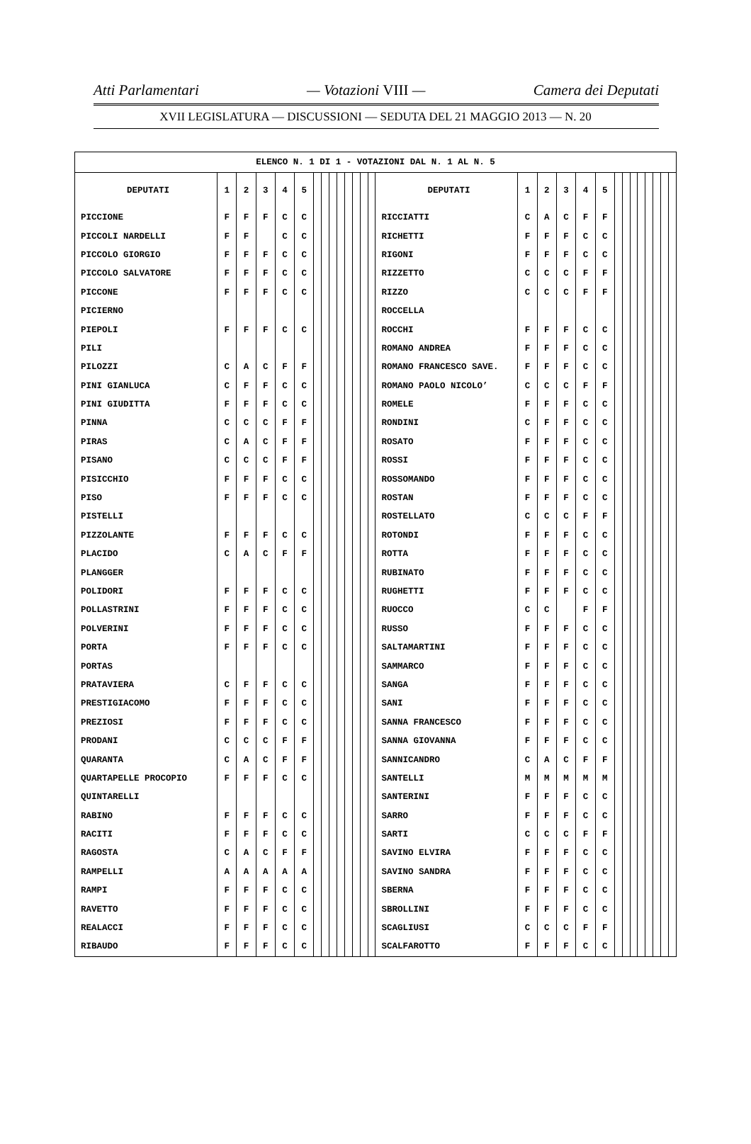Atti Parlamentari — Votazioni VIII — Camera dei Deputati
XVII LEGISLATURA — DISCUSSIONI — SEDUTA DEL 21 MAGGIO 2013 — N. 20
| ELENCO N. 1 DI 1 - VOTAZIONI DAL N. 1 AL N. 5 | | | | | | | | | | | | | | | | | | | | | | | | | | | |
| --- | --- | --- | --- | --- | --- | --- | --- | --- | --- | --- | --- | --- | --- | --- | --- | --- | --- | --- | --- | --- | --- | --- | --- | --- | --- | --- | --- |
| DEPUTATI | 1 | 2 | 3 | 4 | 5 | | | | | | | | | DEPUTATI | 1 | 2 | 3 | 4 | 5 | | | | | | | | |
| PICCIONE | F | F | F | C | C | | | | | | | | | RICCIATTI | C | A | C | F | F | | | | | | | | |
| PICCOLI NARDELLI | F | F | | C | C | | | | | | | | | RICHETTI | F | F | F | C | C | | | | | | | | |
| PICCOLO GIORGIO | F | F | F | C | C | | | | | | | | | RIGONI | F | F | F | C | C | | | | | | | | |
| PICCOLO SALVATORE | F | F | F | C | C | | | | | | | | | RIZZETTO | C | C | C | F | F | | | | | | | | |
| PICCONE | F | F | F | C | C | | | | | | | | | RIZZO | C | C | C | F | F | | | | | | | | |
| PICIERNO | | | | | | | | | | | | | | ROCCELLA | | | | | | | | | | | | | |
| PIEPOLI | F | F | F | C | C | | | | | | | | | ROCCHI | F | F | F | C | C | | | | | | | | |
| PILI | | | | | | | | | | | | | | ROMANO ANDREA | F | F | F | C | C | | | | | | | | |
| PILOZZI | C | A | C | F | F | | | | | | | | | ROMANO FRANCESCO SAVE. | F | F | F | C | C | | | | | | | | |
| PINI GIANLUCA | C | F | F | C | C | | | | | | | | | ROMANO PAOLO NICOLO’ | C | C | C | F | F | | | | | | | | |
| PINI GIUDITTA | F | F | F | C | C | | | | | | | | | ROMELE | F | F | F | C | C | | | | | | | | |
| PINNA | C | C | C | F | F | | | | | | | | | RONDINI | C | F | F | C | C | | | | | | | | |
| PIRAS | C | A | C | F | F | | | | | | | | | ROSATO | F | F | F | C | C | | | | | | | | |
| PISANO | C | C | C | F | F | | | | | | | | | ROSSI | F | F | F | C | C | | | | | | | | |
| PISICCHIO | F | F | F | C | C | | | | | | | | | ROSSOMANDO | F | F | F | C | C | | | | | | | | |
| PISO | F | F | F | C | C | | | | | | | | | ROSTAN | F | F | F | C | C | | | | | | | | |
| PISTELLI | | | | | | | | | | | | | | ROSTELLATO | C | C | C | F | F | | | | | | | | |
| PIZZOLANTE | F | F | F | C | C | | | | | | | | | ROTONDI | F | F | F | C | C | | | | | | | | |
| PLACIDO | C | A | C | F | F | | | | | | | | | ROTTA | F | F | F | C | C | | | | | | | | |
| PLANGGER | | | | | | | | | | | | | | RUBINATO | F | F | F | C | C | | | | | | | | |
| POLIDORI | F | F | F | C | C | | | | | | | | | RUGHETTI | F | F | F | C | C | | | | | | | | |
| POLLASTRINI | F | F | F | C | C | | | | | | | | | RUOCCO | C | C | | F | F | | | | | | | | |
| POLVERINI | F | F | F | C | C | | | | | | | | | RUSSO | F | F | F | C | C | | | | | | | | |
| PORTA | F | F | F | C | C | | | | | | | | | SALTAMARTINI | F | F | F | C | C | | | | | | | | |
| PORTAS | | | | | | | | | | | | | | SAMMARCO | F | F | F | C | C | | | | | | | | |
| PRATAVIERA | C | F | F | C | C | | | | | | | | | SANGA | F | F | F | C | C | | | | | | | | |
| PRESTIGIACOMO | F | F | F | C | C | | | | | | | | | SANI | F | F | F | C | C | | | | | | | | |
| PREZIOSI | F | F | F | C | C | | | | | | | | | SANNA FRANCESCO | F | F | F | C | C | | | | | | | | |
| PRODANI | C | C | C | F | F | | | | | | | | | SANNA GIOVANNA | F | F | F | C | C | | | | | | | | |
| QUARANTA | C | A | C | F | F | | | | | | | | | SANNICANDRO | C | A | C | F | F | | | | | | | | |
| QUARTAPELLE PROCOPIO | F | F | F | C | C | | | | | | | | | SANTELLI | M | M | M | M | M | | | | | | | | |
| QUINTARELLI | | | | | | | | | | | | | | SANTERINI | F | F | F | C | C | | | | | | | | |
| RABINO | F | F | F | C | C | | | | | | | | | SARRO | F | F | F | C | C | | | | | | | | |
| RACITI | F | F | F | C | C | | | | | | | | | SARTI | C | C | C | F | F | | | | | | | | |
| RAGOSTA | C | A | C | F | F | | | | | | | | | SAVINO ELVIRA | F | F | F | C | C | | | | | | | | |
| RAMPELLI | A | A | A | A | A | | | | | | | | | SAVINO SANDRA | F | F | F | C | C | | | | | | | | |
| RAMPI | F | F | F | C | C | | | | | | | | | SBERNA | F | F | F | C | C | | | | | | | | |
| RAVETTO | F | F | F | C | C | | | | | | | | | SBROLLINI | F | F | F | C | C | | | | | | | | |
| REALACCI | F | F | F | C | C | | | | | | | | | SCAGLIUSI | C | C | C | F | F | | | | | | | | |
| RIBAUDO | F | F | F | C | C | | | | | | | | | SCALFAROTTO | F | F | F | C | C | | | | | | | | |